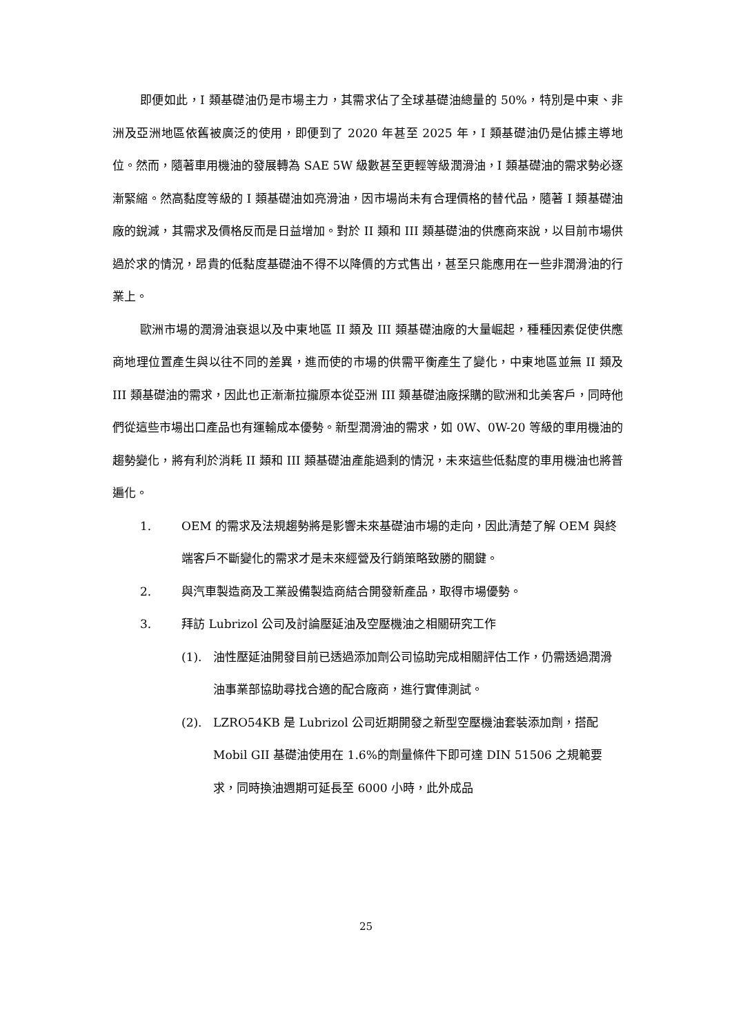即便如此，I 類基礎油仍是市場主力，其需求佔了全球基礎油總量的 50%，特別是中東、非洲及亞洲地區依舊被廣泛的使用，即便到了 2020 年甚至 2025 年，I 類基礎油仍是佔據主導地位。然而，隨著車用機油的發展轉為 SAE 5W 級數甚至更輕等級潤滑油，I 類基礎油的需求勢必逐漸緊縮。然高黏度等級的 I 類基礎油如亮滑油，因市場尚未有合理價格的替代品，隨著 I 類基礎油廠的銳減，其需求及價格反而是日益增加。對於 II 類和 III 類基礎油的供應商來說，以目前市場供過於求的情況，昂貴的低黏度基礎油不得不以降價的方式售出，甚至只能應用在一些非潤滑油的行業上。
歐洲市場的潤滑油衰退以及中東地區 II 類及 III 類基礎油廠的大量崛起，種種因素促使供應商地理位置產生與以往不同的差異，進而使的市場的供需平衡產生了變化，中東地區並無 II 類及 III 類基礎油的需求，因此也正漸漸拉攏原本從亞洲 III 類基礎油廠採購的歐洲和北美客戶，同時他們從這些市場出口產品也有運輸成本優勢。新型潤滑油的需求，如 0W、0W-20 等級的車用機油的趨勢變化，將有利於消耗 II 類和 III 類基礎油產能過剩的情況，未來這些低黏度的車用機油也將普遍化。
1. OEM 的需求及法規趨勢將是影響未來基礎油市場的走向，因此清楚了解 OEM 與終端客戶不斷變化的需求才是未來經營及行銷策略致勝的關鍵。
2. 與汽車製造商及工業設備製造商結合開發新產品，取得市場優勢。
3. 拜訪 Lubrizol 公司及討論壓延油及空壓機油之相關研究工作
(1). 油性壓延油開發目前已透過添加劑公司協助完成相關評估工作，仍需透過潤滑油事業部協助尋找合適的配合廠商，進行實俥測試。
(2). LZRO54KB 是 Lubrizol 公司近期開發之新型空壓機油套裝添加劑，搭配 Mobil GII 基礎油使用在 1.6%的劑量條件下即可達 DIN 51506 之規範要求，同時換油週期可延長至 6000 小時，此外成品
25